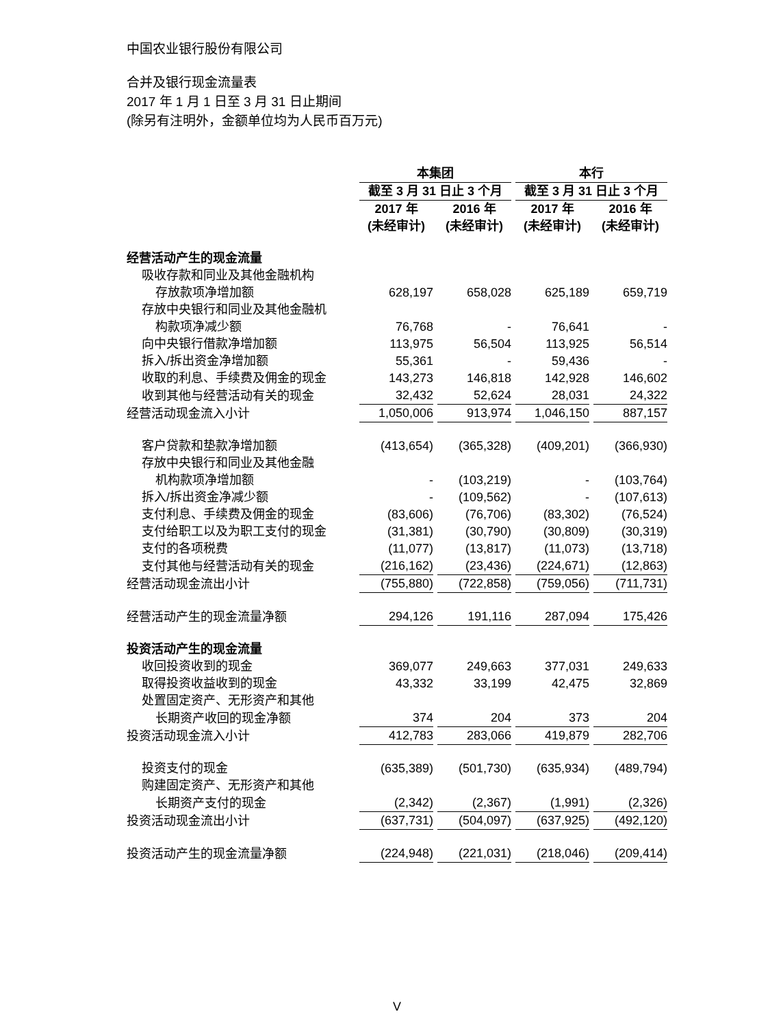中国农业银行股份有限公司
合并及银行现金流量表
2017 年 1 月 1 日至 3 月 31 日止期间
(除另有注明外，金额单位均为人民币百万元)
| | 本集团 | | 本行 | |
| --- | --- | --- | --- | --- |
| | 截至 3 月 31 日止 3 个月 | | 截至 3 月 31 日止 3 个月 | |
| | 2017 年 (未经审计) | 2016 年 (未经审计) | 2017 年 (未经审计) | 2016 年 (未经审计) |
| 经营活动产生的现金流量 | | | | |
| 吸收存款和同业及其他金融机构 | | | | |
| 存放款项净增加额 | 628,197 | 658,028 | 625,189 | 659,719 |
| 存放中央银行和同业及其他金融机 | | | | |
| 构款项净减少额 | 76,768 | - | 76,641 | - |
| 向中央银行借款净增加额 | 113,975 | 56,504 | 113,925 | 56,514 |
| 拆入/拆出资金净增加额 | 55,361 | - | 59,436 | - |
| 收取的利息、手续费及佣金的现金 | 143,273 | 146,818 | 142,928 | 146,602 |
| 收到其他与经营活动有关的现金 | 32,432 | 52,624 | 28,031 | 24,322 |
| 经营活动现金流入小计 | 1,050,006 | 913,974 | 1,046,150 | 887,157 |
| 客户贷款和垫款净增加额 | (413,654) | (365,328) | (409,201) | (366,930) |
| 存放中央银行和同业及其他金融 | | | | |
| 机构款项净增加额 | - | (103,219) | - | (103,764) |
| 拆入/拆出资金净减少额 | - | (109,562) | - | (107,613) |
| 支付利息、手续费及佣金的现金 | (83,606) | (76,706) | (83,302) | (76,524) |
| 支付给职工以及为职工支付的现金 | (31,381) | (30,790) | (30,809) | (30,319) |
| 支付的各项税费 | (11,077) | (13,817) | (11,073) | (13,718) |
| 支付其他与经营活动有关的现金 | (216,162) | (23,436) | (224,671) | (12,863) |
| 经营活动现金流出小计 | (755,880) | (722,858) | (759,056) | (711,731) |
| 经营活动产生的现金流量净额 | 294,126 | 191,116 | 287,094 | 175,426 |
| 投资活动产生的现金流量 | | | | |
| 收回投资收到的现金 | 369,077 | 249,663 | 377,031 | 249,633 |
| 取得投资收益收到的现金 | 43,332 | 33,199 | 42,475 | 32,869 |
| 处置固定资产、无形资产和其他 | | | | |
| 长期资产收回的现金净额 | 374 | 204 | 373 | 204 |
| 投资活动现金流入小计 | 412,783 | 283,066 | 419,879 | 282,706 |
| 投资支付的现金 | (635,389) | (501,730) | (635,934) | (489,794) |
| 购建固定资产、无形资产和其他 | | | | |
| 长期资产支付的现金 | (2,342) | (2,367) | (1,991) | (2,326) |
| 投资活动现金流出小计 | (637,731) | (504,097) | (637,925) | (492,120) |
| 投资活动产生的现金流量净额 | (224,948) | (221,031) | (218,046) | (209,414) |
V